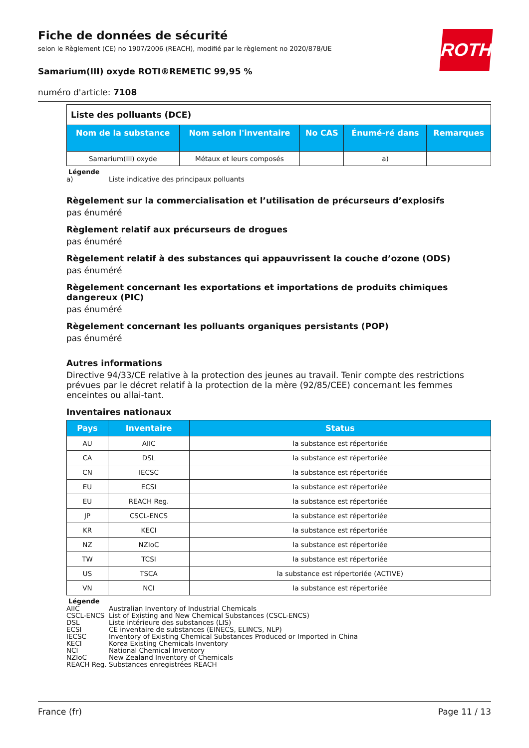ROTH
Fiche de données de sécurité
selon le Règlement (CE) no 1907/2006 (REACH), modifié par le règlement no 2020/878/UE
Samarium(III) oxyde ROTI®REMETIC 99,95 %
numéro d'article: 7108
| Liste des polluants (DCE) | | | | |
| Nom de la substance | Nom selon l'inventaire | No CAS | Énumé-ré dans | Remarques |
| Samarium(III) oxyde | Métaux et leurs composés | | a) | |
Légende
a) Liste indicative des principaux polluants
Règelement sur la commercialisation et l’utilisation de précurseurs d’explosifs
pas énuméré
Règlement relatif aux précurseurs de drogues
pas énuméré
Règelement relatif à des substances qui appauvrissent la couche d’ozone (ODS)
pas énuméré
Règelement concernant les exportations et importations de produits chimiques dangereux (PIC)
pas énuméré
Règelement concernant les polluants organiques persistants (POP)
pas énuméré
Autres informations
Directive 94/33/CE relative à la protection des jeunes au travail. Tenir compte des restrictions prévues par le décret relatif à la protection de la mère (92/85/CEE) concernant les femmes enceintes ou allai-tant.
Inventaires nationaux
| Pays | Inventaire | Status |
| --- | --- | --- |
| AU | AIIC | la substance est répertoriée |
| CA | DSL | la substance est répertoriée |
| CN | IECSC | la substance est répertoriée |
| EU | ECSI | la substance est répertoriée |
| EU | REACH Reg. | la substance est répertoriée |
| JP | CSCL-ENCS | la substance est répertoriée |
| KR | KECI | la substance est répertoriée |
| NZ | NZIoC | la substance est répertoriée |
| TW | TCSI | la substance est répertoriée |
| US | TSCA | la substance est répertoriée (ACTIVE) |
| VN | NCI | la substance est répertoriée |
Légende
AIIC Australian Inventory of Industrial Chemicals CSCL-ENCS List of Existing and New Chemical Substances (CSCL-ENCS) DSL Liste intérieure des substances (LIS) ECSI CE inventaire de substances (EINECS, ELINCS, NLP) IECSC Inventory of Existing Chemical Substances Produced or Imported in China KECI Korea Existing Chemicals Inventory NCI National Chemical Inventory NZIoC New Zealand Inventory of Chemicals REACH Reg. Substances enregistrées REACH
France (fr) Page 11 / 13